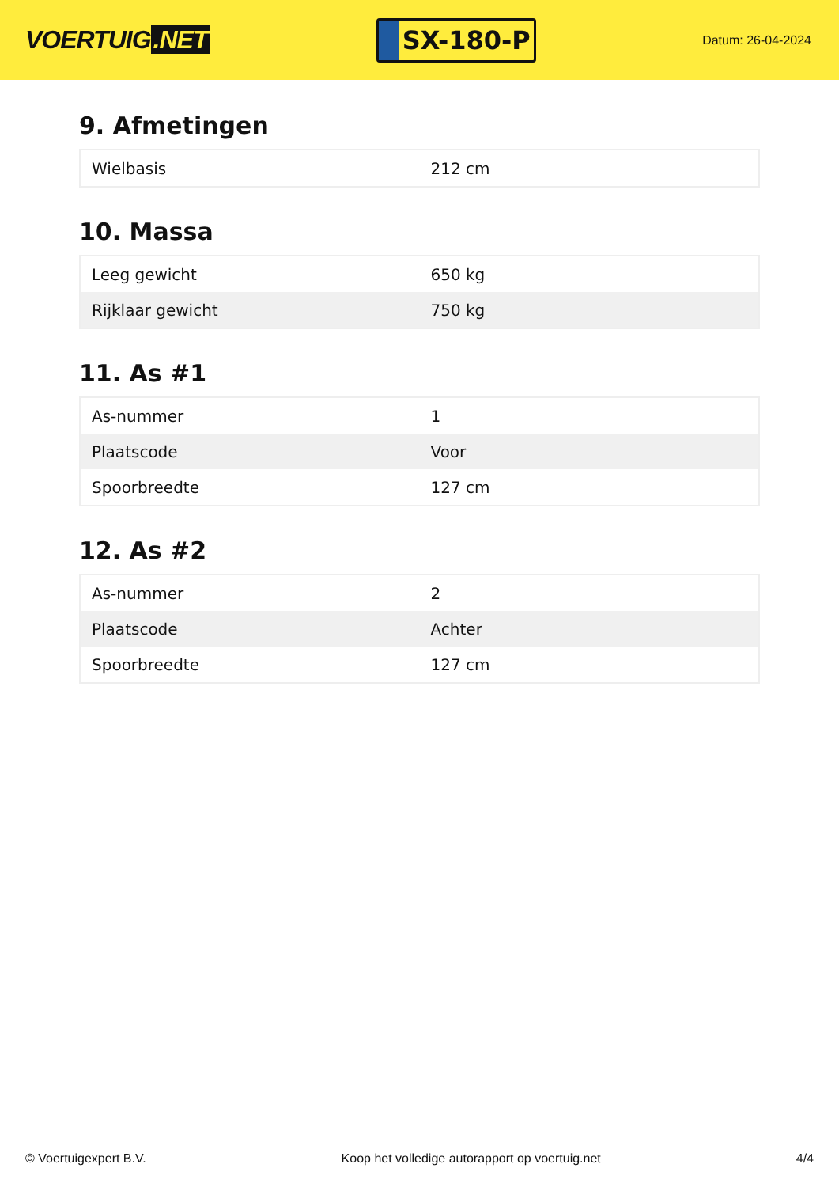VOERTUIG.NET
SX-180-P
Datum: 26-04-2024
9. Afmetingen
| Wielbasis | 212 cm |
10. Massa
| Leeg gewicht | 650 kg |
| Rijklaar gewicht | 750 kg |
11. As #1
| As-nummer | 1 |
| Plaatscode | Voor |
| Spoorbreedte | 127 cm |
12. As #2
| As-nummer | 2 |
| Plaatscode | Achter |
| Spoorbreedte | 127 cm |
© Voertuigexpert B.V. Koop het volledige autorapport op voertuig.net 4/4